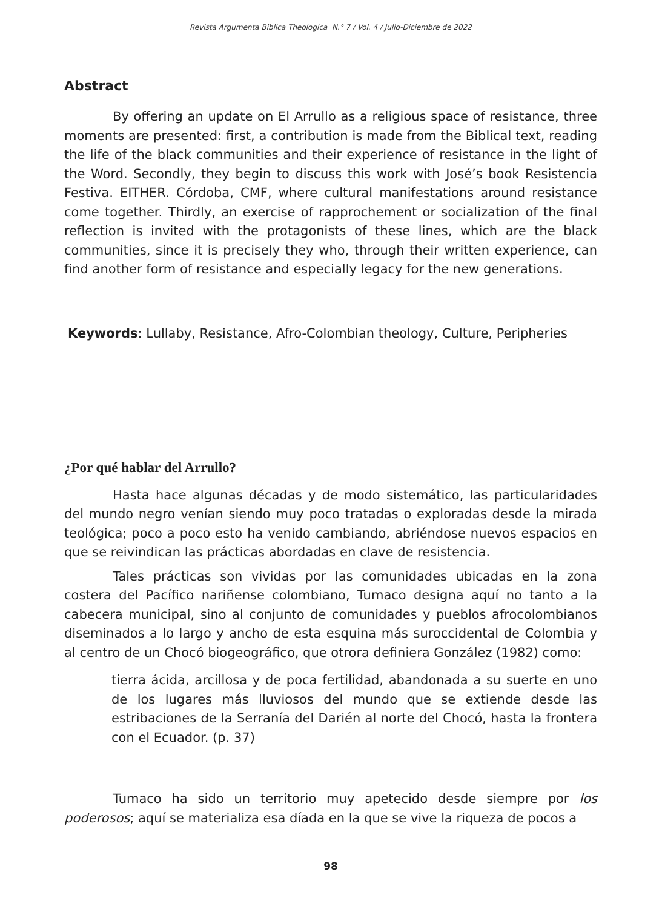Revista Argumenta Biblica Theologica N.° 7 / Vol. 4 / Julio-Diciembre de 2022
Abstract
By offering an update on El Arrullo as a religious space of resistance, three moments are presented: first, a contribution is made from the Biblical text, reading the life of the black communities and their experience of resistance in the light of the Word. Secondly, they begin to discuss this work with José’s book Resistencia Festiva. EITHER. Córdoba, CMF, where cultural manifestations around resistance come together. Thirdly, an exercise of rapprochement or socialization of the final reflection is invited with the protagonists of these lines, which are the black communities, since it is precisely they who, through their written experience, can find another form of resistance and especially legacy for the new generations.
Keywords: Lullaby, Resistance, Afro-Colombian theology, Culture, Peripheries
¿Por qué hablar del Arrullo?
Hasta hace algunas décadas y de modo sistemático, las particularidades del mundo negro venían siendo muy poco tratadas o exploradas desde la mirada teológica; poco a poco esto ha venido cambiando, abriéndose nuevos espacios en que se reivindican las prácticas abordadas en clave de resistencia.
Tales prácticas son vividas por las comunidades ubicadas en la zona costera del Pacífico nariñense colombiano, Tumaco designa aquí no tanto a la cabecera municipal, sino al conjunto de comunidades y pueblos afrocolombianos diseminados a lo largo y ancho de esta esquina más suroccidental de Colombia y al centro de un Chocó biogeográfico, que otrora definiera González (1982) como:
tierra ácida, arcillosa y de poca fertilidad, abandonada a su suerte en uno de los lugares más lluviosos del mundo que se extiende desde las estribaciones de la Serranía del Darién al norte del Chocó, hasta la frontera con el Ecuador. (p. 37)
Tumaco ha sido un territorio muy apetecido desde siempre por los poderosos; aquí se materializa esa díada en la que se vive la riqueza de pocos a
98